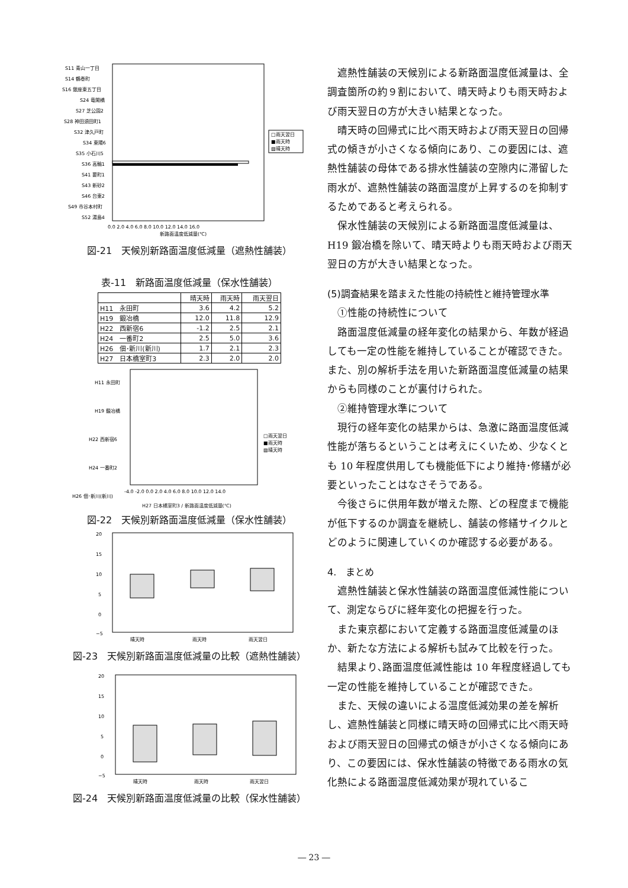S11 青山一丁目
S14 鶴巻町
S16 銀座東五丁目
S24 竜閑橋
S27 芝公園2
S28 神田須田町1
S32 津久戸町
S34 東陽6
S35 小石川5
S36 高輪1
S41 要町1
S43 新砂2
S46 台東2
S49 市谷本村町
S52 湯島4
0.0 2.0 4.0 6.0 8.0 10.0 12.0 14.0 16.0
新路面温度低減量(℃)
□雨天翌日
■雨天時
▨晴天時
図-21　天候別新路面温度低減量（遮熱性舗装）
表-11　新路面温度低減量（保水性舗装）
| | 晴天時 | 雨天時 | 雨天翌日 |
| --- | --- | --- | --- |
| H11 永田町 | 3.6 | 4.2 | 5.2 |
| H19 鍛冶橋 | 12.0 | 11.8 | 12.9 |
| H22 西新宿6 | -1.2 | 2.5 | 2.1 |
| H24 一番町2 | 2.5 | 5.0 | 3.6 |
| H26 佃･新川(新川) | 1.7 | 2.1 | 2.3 |
| H27 日本橋室町3 | 2.3 | 2.0 | 2.0 |
H11 永田町
H19 鍛冶橋
H22 西新宿6
H24 一番町2
H26 佃･新川(新川)
-4.0 -2.0 0.0 2.0 4.0 6.0 8.0 10.0 12.0 14.0
□雨天翌日
■雨天時
▨晴天時
H27 日本橋室町3 / 新路面温度低減量(℃)
図-22　天候別新路面温度低減量（保水性舗装）
20
15
10
5
0
−5
晴天時
雨天時
雨天翌日
図-23　天候別新路面温度低減量の比較（遮熱性舗装）
20
15
10
5
0
−5
晴天時
雨天時
雨天翌日
図-24　天候別新路面温度低減量の比較（保水性舗装）
遮熱性舗装の天候別による新路面温度低減量は、全調査箇所の約９割において、晴天時よりも雨天時および雨天翌日の方が大きい結果となった。
晴天時の回帰式に比べ雨天時および雨天翌日の回帰式の傾きが小さくなる傾向にあり、この要因には、遮熱性舗装の母体である排水性舗装の空隙内に滞留した雨水が、遮熱性舗装の路面温度が上昇するのを抑制するためであると考えられる。
保水性舗装の天候別による新路面温度低減量は、H19 鍛冶橋を除いて、晴天時よりも雨天時および雨天翌日の方が大きい結果となった。
(5)調査結果を踏まえた性能の持続性と維持管理水準
①性能の持続性について
路面温度低減量の経年変化の結果から、年数が経過しても一定の性能を維持していることが確認できた。また、別の解析手法を用いた新路面温度低減量の結果からも同様のことが裏付けられた。
②維持管理水準について
現行の経年変化の結果からは、急激に路面温度低減性能が落ちるということは考えにくいため、少なくとも 10 年程度供用しても機能低下により維持･修繕が必要といったことはなさそうである。
今後さらに供用年数が増えた際、どの程度まで機能が低下するのか調査を継続し、舗装の修繕サイクルとどのように関連していくのか確認する必要がある。
4.　まとめ
遮熱性舗装と保水性舗装の路面温度低減性能について、測定ならびに経年変化の把握を行った。
また東京都において定義する路面温度低減量のほか、新たな方法による解析も試みて比較を行った。
結果より､路面温度低減性能は 10 年程度経過しても一定の性能を維持していることが確認できた。
また、天候の違いによる温度低減効果の差を解析し、遮熱性舗装と同様に晴天時の回帰式に比べ雨天時および雨天翌日の回帰式の傾きが小さくなる傾向にあり、この要因には、保水性舗装の特徴である雨水の気化熱による路面温度低減効果が現れているこ
― 23 ―